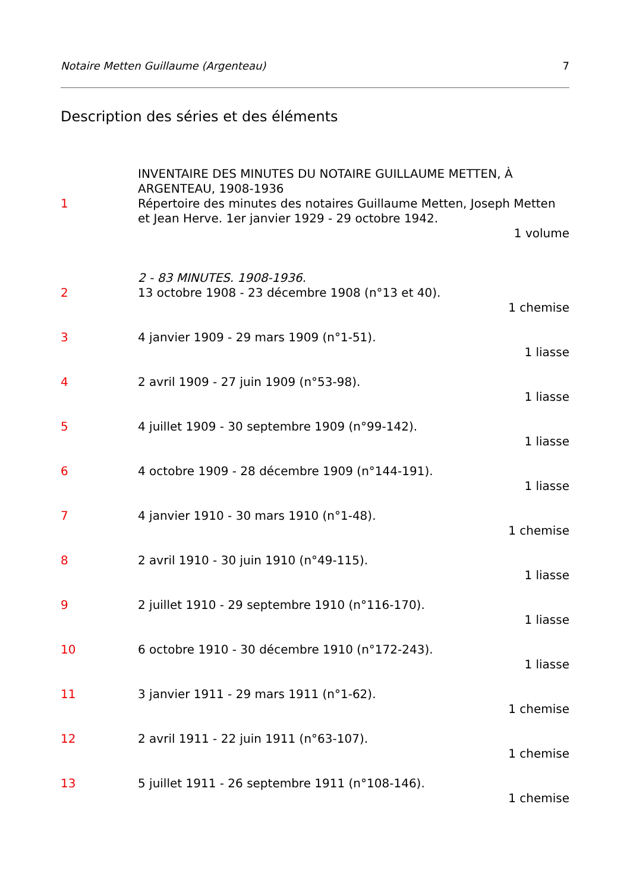Notaire Metten Guillaume (Argenteau) 7
Description des séries et des éléments
INVENTAIRE DES MINUTES DU NOTAIRE GUILLAUME METTEN, À ARGENTEAU, 1908-1936
1 Répertoire des minutes des notaires Guillaume Metten, Joseph Metten et Jean Herve. 1er janvier 1929 - 29 octobre 1942.
1 volume
2 - 83 MINUTES. 1908-1936.
2 13 octobre 1908 - 23 décembre 1908 (n°13 et 40).
1 chemise
3 4 janvier 1909 - 29 mars 1909 (n°1-51).
1 liasse
4 2 avril 1909 - 27 juin 1909 (n°53-98).
1 liasse
5 4 juillet 1909 - 30 septembre 1909 (n°99-142).
1 liasse
6 4 octobre 1909 - 28 décembre 1909 (n°144-191).
1 liasse
7 4 janvier 1910 - 30 mars 1910 (n°1-48).
1 chemise
8 2 avril 1910 - 30 juin 1910 (n°49-115).
1 liasse
9 2 juillet 1910 - 29 septembre 1910 (n°116-170).
1 liasse
10 6 octobre 1910 - 30 décembre 1910 (n°172-243).
1 liasse
11 3 janvier 1911 - 29 mars 1911 (n°1-62).
1 chemise
12 2 avril 1911 - 22 juin 1911 (n°63-107).
1 chemise
13 5 juillet 1911 - 26 septembre 1911 (n°108-146).
1 chemise